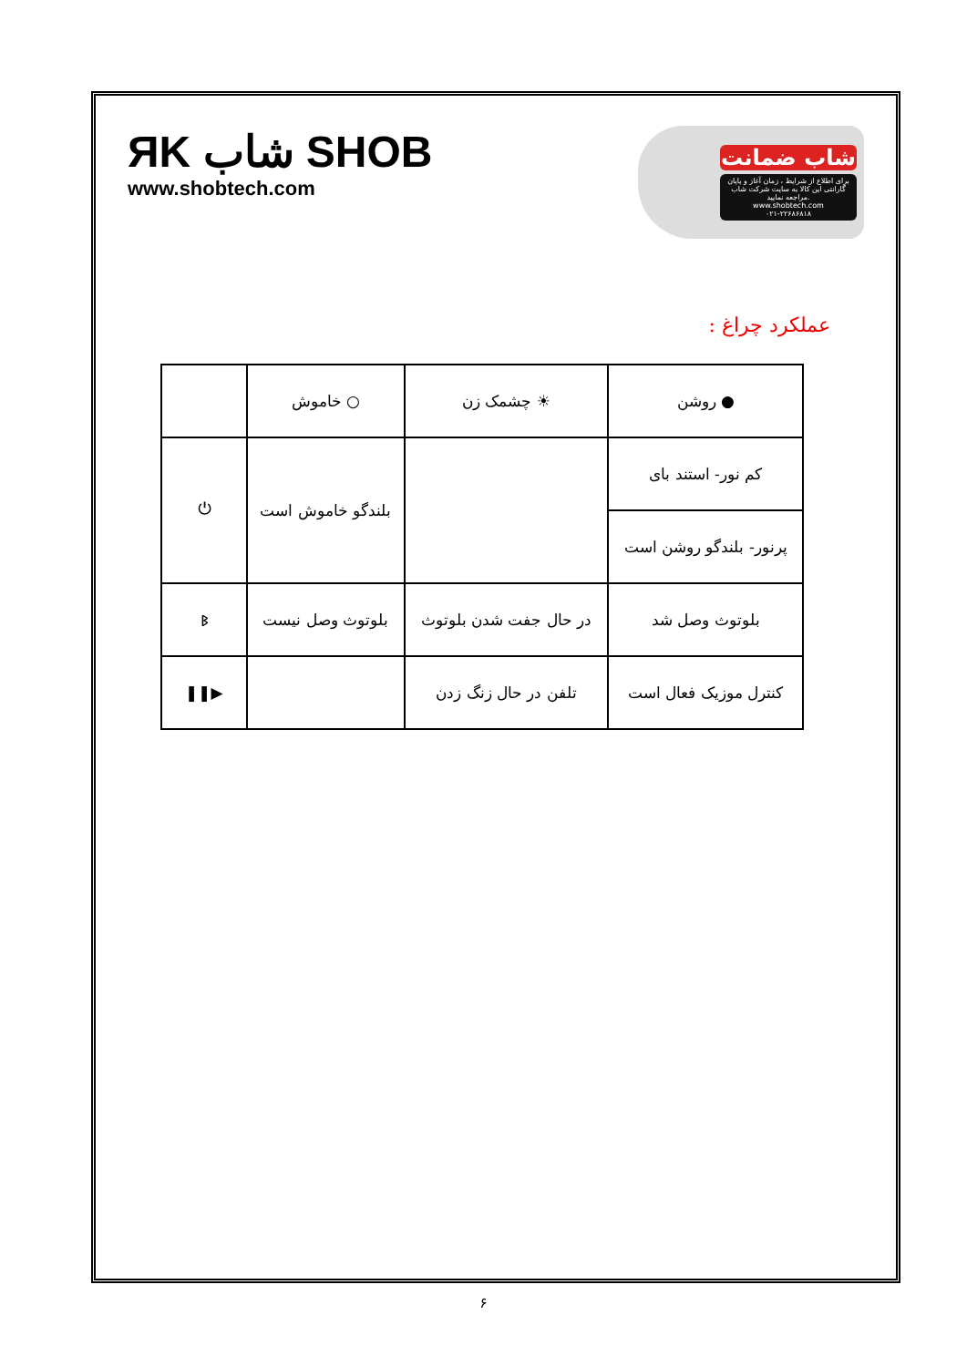ЯK شاب SHOB
www.shobtech.com
شاب ضمانت
برای اطلاع از شرایط ، زمان آغاز و پایان گارانتی این کالا به سایت شرکت شاب مراجعه نمایید.
www.shobtech.com
۰۲۱-۲۲۶۸۶۸۱۸
عملکرد چراغ :
| ● روشن | ☀ چشمک زن | ○ خاموش | |
| کم نور- استند بای | | بلندگو خاموش است | ⏻ |
| پرنور- بلندگو روشن است | | | |
| بلوتوث وصل شد | در حال جفت شدن بلوتوث | بلوتوث وصل نیست | ᛒ |
| کنترل موزیک فعال است | تلفن در حال زنگ زدن | | ▶❚❚ |
۶